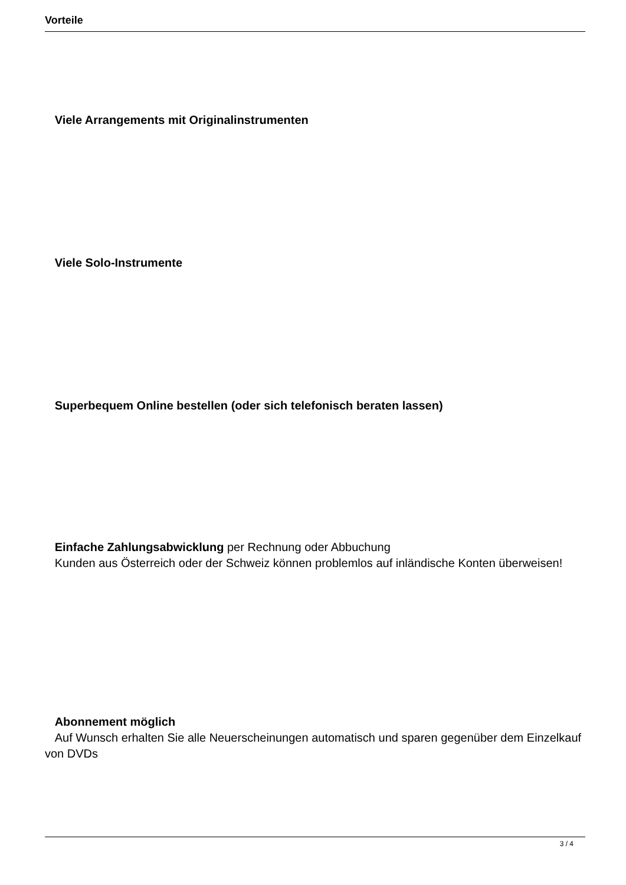Vorteile
Viele Arrangements mit Originalinstrumenten
Viele Solo-Instrumente
Superbequem Online bestellen (oder sich telefonisch beraten lassen)
Einfache Zahlungsabwicklung per Rechnung oder Abbuchung
Kunden aus Österreich oder der Schweiz können problemlos auf inländische Konten überweisen!
Abonnement möglich
Auf Wunsch erhalten Sie alle Neuerscheinungen automatisch und sparen gegenüber dem Einzelkauf von DVDs
3 / 4